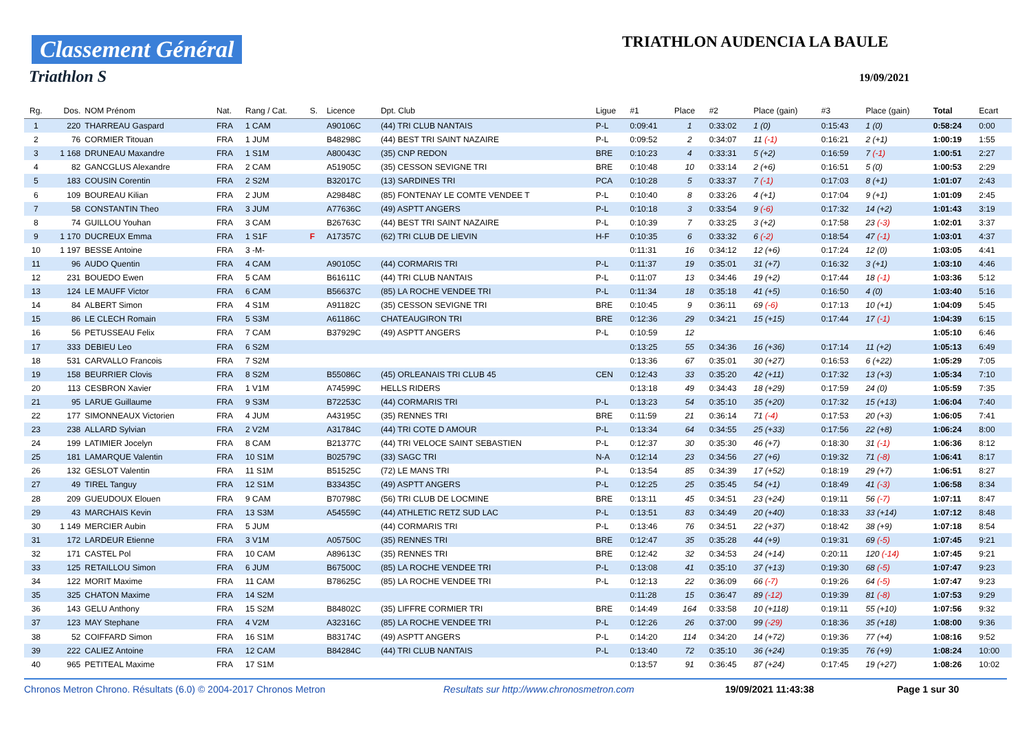Classement Général
Triathlon S
TRIATHLON AUDENCIA LA BAULE
19/09/2021
| Rg. | Dos. | NOM Prénom | Nat. | Rang / Cat. | S. | Licence | Dpt. Club | Ligue | #1 | Place | #2 | Place (gain) | #3 | Place (gain) | Total | Ecart |
| --- | --- | --- | --- | --- | --- | --- | --- | --- | --- | --- | --- | --- | --- | --- | --- | --- |
| 1 | 220 | THARREAU Gaspard | FRA | 1 CAM | | A90106C | (44) TRI CLUB NANTAIS | P-L | 0:09:41 | 1 | 0:33:02 | 1 (0) | 0:15:43 | 1 (0) | 0:58:24 | 0:00 |
| 2 | 76 | CORMIER Titouan | FRA | 1 JUM | | B48298C | (44) BEST TRI SAINT NAZAIRE | P-L | 0:09:52 | 2 | 0:34:07 | 11 (-1) | 0:16:21 | 2 (+1) | 1:00:19 | 1:55 |
| 3 | 1 168 | DRUNEAU Maxandre | FRA | 1 S1M | | A80043C | (35) CNP REDON | BRE | 0:10:23 | 4 | 0:33:31 | 5 (+2) | 0:16:59 | 7 (-1) | 1:00:51 | 2:27 |
| 4 | 82 | GANCGLUS Alexandre | FRA | 2 CAM | | A51905C | (35) CESSON SEVIGNE TRI | BRE | 0:10:48 | 10 | 0:33:14 | 2 (+6) | 0:16:51 | 5 (0) | 1:00:53 | 2:29 |
| 5 | 183 | COUSIN Corentin | FRA | 2 S2M | | B32017C | (13) SARDINES TRI | PCA | 0:10:28 | 5 | 0:33:37 | 7 (-1) | 0:17:03 | 8 (+1) | 1:01:07 | 2:43 |
| 6 | 109 | BOUREAU Kilian | FRA | 2 JUM | | A29848C | (85) FONTENAY LE COMTE VENDEE T | P-L | 0:10:40 | 8 | 0:33:26 | 4 (+1) | 0:17:04 | 9 (+1) | 1:01:09 | 2:45 |
| 7 | 58 | CONSTANTIN Theo | FRA | 3 JUM | | A77636C | (49) ASPTT ANGERS | P-L | 0:10:18 | 3 | 0:33:54 | 9 (-6) | 0:17:32 | 14 (+2) | 1:01:43 | 3:19 |
| 8 | 74 | GUILLOU Youhan | FRA | 3 CAM | | B26763C | (44) BEST TRI SAINT NAZAIRE | P-L | 0:10:39 | 7 | 0:33:25 | 3 (+2) | 0:17:58 | 23 (-3) | 1:02:01 | 3:37 |
| 9 | 1 170 | DUCREUX Emma | FRA | 1 S1F | F | A17357C | (62) TRI CLUB DE LIEVIN | H-F | 0:10:35 | 6 | 0:33:32 | 6 (-2) | 0:18:54 | 47 (-1) | 1:03:01 | 4:37 |
| 10 | 1 197 | BESSE Antoine | FRA | 3 -M- | | | | | 0:11:31 | 16 | 0:34:12 | 12 (+6) | 0:17:24 | 12 (0) | 1:03:05 | 4:41 |
| 11 | 96 | AUDO Quentin | FRA | 4 CAM | | A90105C | (44) CORMARIS TRI | P-L | 0:11:37 | 19 | 0:35:01 | 31 (+7) | 0:16:32 | 3 (+1) | 1:03:10 | 4:46 |
| 12 | 231 | BOUEDO Ewen | FRA | 5 CAM | | B61611C | (44) TRI CLUB NANTAIS | P-L | 0:11:07 | 13 | 0:34:46 | 19 (+2) | 0:17:44 | 18 (-1) | 1:03:36 | 5:12 |
| 13 | 124 | LE MAUFF Victor | FRA | 6 CAM | | B56637C | (85) LA ROCHE VENDEE TRI | P-L | 0:11:34 | 18 | 0:35:18 | 41 (+5) | 0:16:50 | 4 (0) | 1:03:40 | 5:16 |
| 14 | 84 | ALBERT Simon | FRA | 4 S1M | | A91182C | (35) CESSON SEVIGNE TRI | BRE | 0:10:45 | 9 | 0:36:11 | 69 (-6) | 0:17:13 | 10 (+1) | 1:04:09 | 5:45 |
| 15 | 86 | LE CLECH Romain | FRA | 5 S3M | | A61186C | CHATEAUGIRON TRI | BRE | 0:12:36 | 29 | 0:34:21 | 15 (+15) | 0:17:44 | 17 (-1) | 1:04:39 | 6:15 |
| 16 | 56 | PETUSSEAU Felix | FRA | 7 CAM | | B37929C | (49) ASPTT ANGERS | P-L | 0:10:59 | 12 | | | | | 1:05:10 | 6:46 |
| 17 | 333 | DEBIEU Leo | FRA | 6 S2M | | | | | 0:13:25 | 55 | 0:34:36 | 16 (+36) | 0:17:14 | 11 (+2) | 1:05:13 | 6:49 |
| 18 | 531 | CARVALLO Francois | FRA | 7 S2M | | | | | 0:13:36 | 67 | 0:35:01 | 30 (+27) | 0:16:53 | 6 (+22) | 1:05:29 | 7:05 |
| 19 | 158 | BEURRIER Clovis | FRA | 8 S2M | | B55086C | (45) ORLEANAIS TRI CLUB 45 | CEN | 0:12:43 | 33 | 0:35:20 | 42 (+11) | 0:17:32 | 13 (+3) | 1:05:34 | 7:10 |
| 20 | 113 | CESBRON Xavier | FRA | 1 V1M | | A74599C | HELLS RIDERS | | 0:13:18 | 49 | 0:34:43 | 18 (+29) | 0:17:59 | 24 (0) | 1:05:59 | 7:35 |
| 21 | 95 | LARUE Guillaume | FRA | 9 S3M | | B72253C | (44) CORMARIS TRI | P-L | 0:13:23 | 54 | 0:35:10 | 35 (+20) | 0:17:32 | 15 (+13) | 1:06:04 | 7:40 |
| 22 | 177 | SIMONNEAUX Victorien | FRA | 4 JUM | | A43195C | (35) RENNES TRI | BRE | 0:11:59 | 21 | 0:36:14 | 71 (-4) | 0:17:53 | 20 (+3) | 1:06:05 | 7:41 |
| 23 | 238 | ALLARD Sylvian | FRA | 2 V2M | | A31784C | (44) TRI COTE D AMOUR | P-L | 0:13:34 | 64 | 0:34:55 | 25 (+33) | 0:17:56 | 22 (+8) | 1:06:24 | 8:00 |
| 24 | 199 | LATIMIER Jocelyn | FRA | 8 CAM | | B21377C | (44) TRI VELOCE SAINT SEBASTIEN | P-L | 0:12:37 | 30 | 0:35:30 | 46 (+7) | 0:18:30 | 31 (-1) | 1:06:36 | 8:12 |
| 25 | 181 | LAMARQUE Valentin | FRA | 10 S1M | | B02579C | (33) SAGC TRI | N-A | 0:12:14 | 23 | 0:34:56 | 27 (+6) | 0:19:32 | 71 (-8) | 1:06:41 | 8:17 |
| 26 | 132 | GESLOT Valentin | FRA | 11 S1M | | B51525C | (72) LE MANS TRI | P-L | 0:13:54 | 85 | 0:34:39 | 17 (+52) | 0:18:19 | 29 (+7) | 1:06:51 | 8:27 |
| 27 | 49 | TIREL Tanguy | FRA | 12 S1M | | B33435C | (49) ASPTT ANGERS | P-L | 0:12:25 | 25 | 0:35:45 | 54 (+1) | 0:18:49 | 41 (-3) | 1:06:58 | 8:34 |
| 28 | 209 | GUEUDOUX Elouen | FRA | 9 CAM | | B70798C | (56) TRI CLUB DE LOCMINE | BRE | 0:13:11 | 45 | 0:34:51 | 23 (+24) | 0:19:11 | 56 (-7) | 1:07:11 | 8:47 |
| 29 | 43 | MARCHAIS Kevin | FRA | 13 S3M | | A54559C | (44) ATHLETIC RETZ SUD LAC | P-L | 0:13:51 | 83 | 0:34:49 | 20 (+40) | 0:18:33 | 33 (+14) | 1:07:12 | 8:48 |
| 30 | 1 149 | MERCIER Aubin | FRA | 5 JUM | | | (44) CORMARIS TRI | P-L | 0:13:46 | 76 | 0:34:51 | 22 (+37) | 0:18:42 | 38 (+9) | 1:07:18 | 8:54 |
| 31 | 172 | LARDEUR Etienne | FRA | 3 V1M | | A05750C | (35) RENNES TRI | BRE | 0:12:47 | 35 | 0:35:28 | 44 (+9) | 0:19:31 | 69 (-5) | 1:07:45 | 9:21 |
| 32 | 171 | CASTEL Pol | FRA | 10 CAM | | A89613C | (35) RENNES TRI | BRE | 0:12:42 | 32 | 0:34:53 | 24 (+14) | 0:20:11 | 120 (-14) | 1:07:45 | 9:21 |
| 33 | 125 | RETAILLOU Simon | FRA | 6 JUM | | B67500C | (85) LA ROCHE VENDEE TRI | P-L | 0:13:08 | 41 | 0:35:10 | 37 (+13) | 0:19:30 | 68 (-5) | 1:07:47 | 9:23 |
| 34 | 122 | MORIT Maxime | FRA | 11 CAM | | B78625C | (85) LA ROCHE VENDEE TRI | P-L | 0:12:13 | 22 | 0:36:09 | 66 (-7) | 0:19:26 | 64 (-5) | 1:07:47 | 9:23 |
| 35 | 325 | CHATON Maxime | FRA | 14 S2M | | | | | 0:11:28 | 15 | 0:36:47 | 89 (-12) | 0:19:39 | 81 (-8) | 1:07:53 | 9:29 |
| 36 | 143 | GELU Anthony | FRA | 15 S2M | | B84802C | (35) LIFFRE CORMIER TRI | BRE | 0:14:49 | 164 | 0:33:58 | 10 (+118) | 0:19:11 | 55 (+10) | 1:07:56 | 9:32 |
| 37 | 123 | MAY Stephane | FRA | 4 V2M | | A32316C | (85) LA ROCHE VENDEE TRI | P-L | 0:12:26 | 26 | 0:37:00 | 99 (-29) | 0:18:36 | 35 (+18) | 1:08:00 | 9:36 |
| 38 | 52 | COIFFARD Simon | FRA | 16 S1M | | B83174C | (49) ASPTT ANGERS | P-L | 0:14:20 | 114 | 0:34:20 | 14 (+72) | 0:19:36 | 77 (+4) | 1:08:16 | 9:52 |
| 39 | 222 | CALIEZ Antoine | FRA | 12 CAM | | B84284C | (44) TRI CLUB NANTAIS | P-L | 0:13:40 | 72 | 0:35:10 | 36 (+24) | 0:19:35 | 76 (+9) | 1:08:24 | 10:00 |
| 40 | 965 | PETITEAL Maxime | FRA | 17 S1M | | | | | 0:13:57 | 91 | 0:36:45 | 87 (+24) | 0:17:45 | 19 (+27) | 1:08:26 | 10:02 |
Chronos Metron Chrono. Résultats (6.0) © 2004-2017 Chronos Metron Resultats sur http://www.chronosmetron.com 19/09/2021 11:43:38 Page 1 sur 30